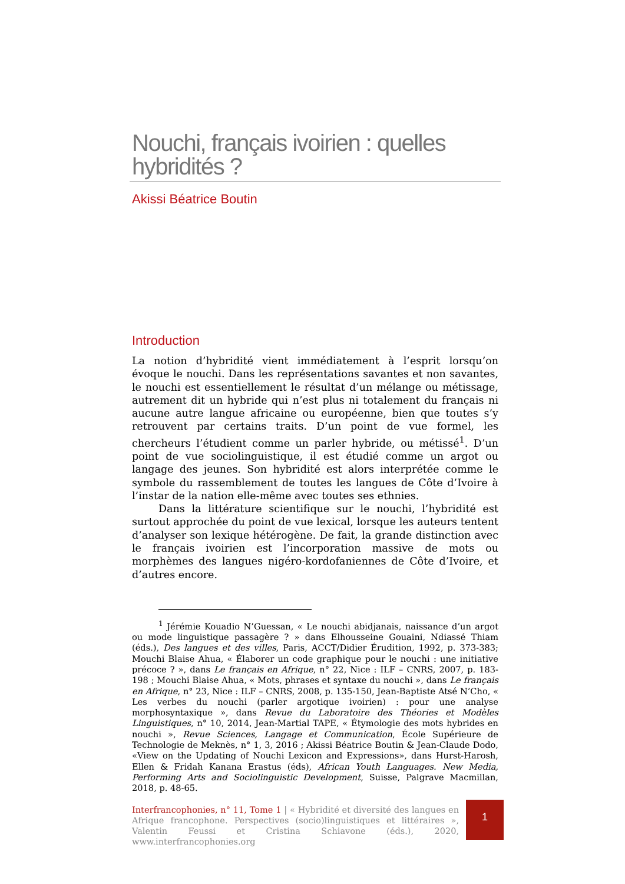Nouchi, français ivoirien : quelles hybridités ?
Akissi Béatrice Boutin
Introduction
La notion d’hybridité vient immédiatement à l’esprit lorsqu’on évoque le nouchi. Dans les représentations savantes et non savantes, le nouchi est essentiellement le résultat d’un mélange ou métissage, autrement dit un hybride qui n’est plus ni totalement du français ni aucune autre langue africaine ou européenne, bien que toutes s’y retrouvent par certains traits. D’un point de vue formel, les chercheurs l’étudient comme un parler hybride, ou métissé<sup>1</sup>. D’un point de vue sociolinguistique, il est étudié comme un argot ou langage des jeunes. Son hybridité est alors interprétée comme le symbole du rassemblement de toutes les langues de Côte d’Ivoire à l’instar de la nation elle-même avec toutes ses ethnies.
Dans la littérature scientifique sur le nouchi, l’hybridité est surtout approchée du point de vue lexical, lorsque les auteurs tentent d’analyser son lexique hétérogène. De fait, la grande distinction avec le français ivoirien est l’incorporation massive de mots ou morphèmes des langues nigéro-kordofaniennes de Côte d’Ivoire, et d’autres encore.
<sup>1</sup> Jérémie Kouadio N’Guessan, « Le nouchi abidjanais, naissance d’un argot ou mode linguistique passagère ? » dans Elhousseine Gouaini, Ndiassé Thiam (éds.), Des langues et des villes, Paris, ACCT/Didier Érudition, 1992, p. 373-383; Mouchi Blaise Ahua, « Élaborer un code graphique pour le nouchi : une initiative précoce ? », dans Le français en Afrique, n° 22, Nice : ILF – CNRS, 2007, p. 183-198 ; Mouchi Blaise Ahua, « Mots, phrases et syntaxe du nouchi », dans Le français en Afrique, n° 23, Nice : ILF – CNRS, 2008, p. 135-150, Jean-Baptiste Atsé N’Cho, « Les verbes du nouchi (parler argotique ivoirien) : pour une analyse morphosyntaxique », dans Revue du Laboratoire des Théories et Modèles Linguistiques, n° 10, 2014, Jean-Martial TAPE, « Étymologie des mots hybrides en nouchi », Revue Sciences, Langage et Communication, École Supérieure de Technologie de Meknès, n° 1, 3, 2016 ; Akissi Béatrice Boutin & Jean-Claude Dodo, «View on the Updating of Nouchi Lexicon and Expressions», dans Hurst-Harosh, Ellen & Fridah Kanana Erastus (éds), African Youth Languages. New Media, Performing Arts and Sociolinguistic Development, Suisse, Palgrave Macmillan, 2018, p. 48-65.
Interfrancophonies, n° 11, Tome 1 | « Hybridité et diversité des langues en Afrique francophone. Perspectives (socio)linguistiques et littéraires », Valentin Feussi et Cristina Schiavone (éds.), 2020, www.interfrancophonies.org
1